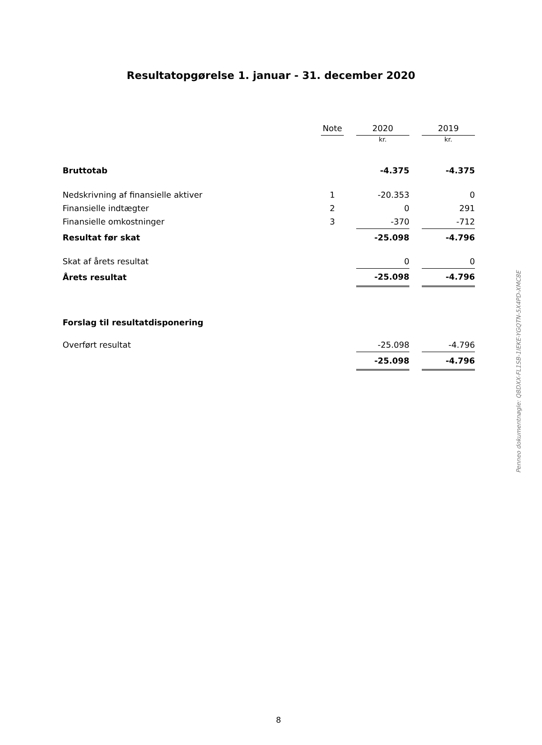Resultatopgørelse 1. januar - 31. december 2020
| | Note | | 2020 | | 2019 |
| --- | --- | --- | --- | --- | --- |
| | | | kr. | | kr. |
| Bruttotab | | | -4.375 | | -4.375 |
| Nedskrivning af finansielle aktiver | 1 | | -20.353 | | 0 |
| Finansielle indtægter | 2 | | 0 | | 291 |
| Finansielle omkostninger | 3 | | -370 | | -712 |
| Resultat før skat | | | -25.098 | | -4.796 |
| Skat af årets resultat | | | 0 | | 0 |
| Årets resultat | | | -25.098 | | -4.796 |
| Forslag til resultatdisponering | | | | | |
| Overført resultat | | | -25.098 | | -4.796 |
| | | | -25.098 | | -4.796 |
Penneo dokumentnøgle: Q8DXX-FL1SB-1IEKE-YGQTN-5X4PD-XMC8E
8